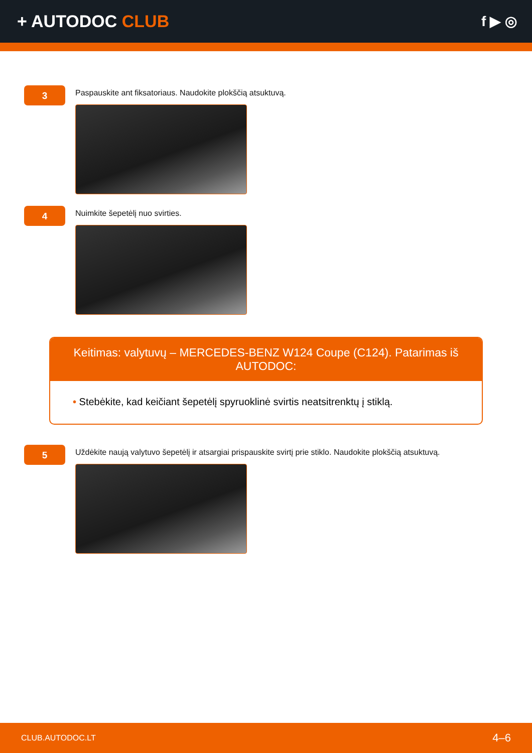+ AUTODOC CLUB
f ▶ ◎
3
Paspauskite ant fiksatoriaus. Naudokite plokščią atsuktuvą.
4
Nuimkite šepetėlį nuo svirties.
Keitimas: valytuvų – MERCEDES-BENZ W124 Coupe (C124). Patarimas iš AUTODOC:
• Stebėkite, kad keičiant šepetėlį spyruoklinė svirtis neatsitrenktų į stiklą.
5
Uždėkite naują valytuvo šepetėlį ir atsargiai prispauskite svirtį prie stiklo. Naudokite plokščią atsuktuvą.
CLUB.AUTODOC.LT 4–6